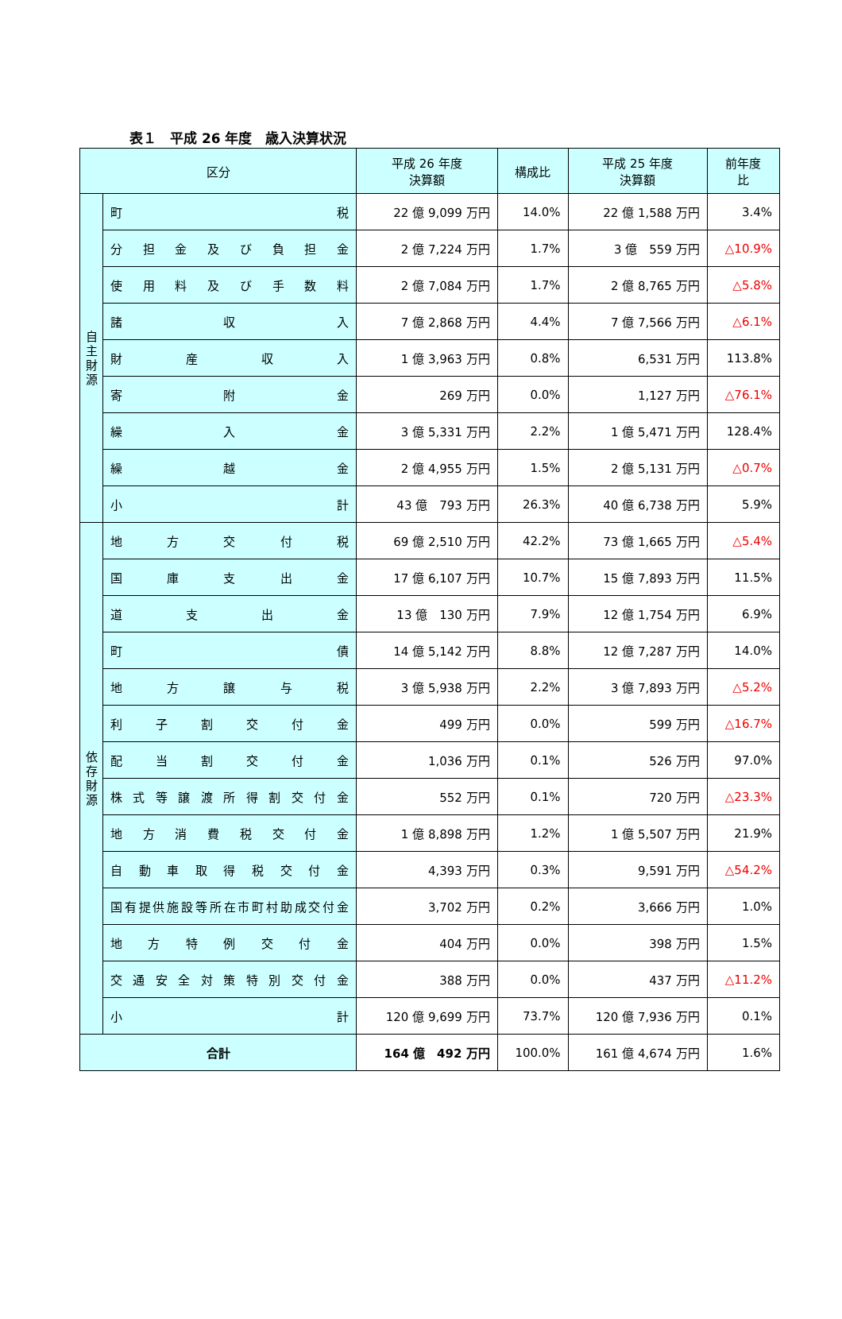表１　平成 26 年度　歳入決算状況
| 区分 | | 平成 26 年度 決算額 | 構成比 | 平成 25 年度 決算額 | 前年度 比 |
| --- | --- | --- | --- | --- | --- |
| 自 主 財 源 | 町 税 | 22 億 9,099 万円 | 14.0% | 22 億 1,588 万円 | 3.4% |
| | 分 担 金 及 び 負 担 金 | 2 億 7,224 万円 | 1.7% | 3 億 559 万円 | △10.9% |
| | 使 用 料 及 び 手 数 料 | 2 億 7,084 万円 | 1.7% | 2 億 8,765 万円 | △5.8% |
| | 諸 収 入 | 7 億 2,868 万円 | 4.4% | 7 億 7,566 万円 | △6.1% |
| | 財 産 収 入 | 1 億 3,963 万円 | 0.8% | 6,531 万円 | 113.8% |
| | 寄 附 金 | 269 万円 | 0.0% | 1,127 万円 | △76.1% |
| | 繰 入 金 | 3 億 5,331 万円 | 2.2% | 1 億 5,471 万円 | 128.4% |
| | 繰 越 金 | 2 億 4,955 万円 | 1.5% | 2 億 5,131 万円 | △0.7% |
| | 小 計 | 43 億 793 万円 | 26.3% | 40 億 6,738 万円 | 5.9% |
| 依 存 財 源 | 地 方 交 付 税 | 69 億 2,510 万円 | 42.2% | 73 億 1,665 万円 | △5.4% |
| | 国 庫 支 出 金 | 17 億 6,107 万円 | 10.7% | 15 億 7,893 万円 | 11.5% |
| | 道 支 出 金 | 13 億 130 万円 | 7.9% | 12 億 1,754 万円 | 6.9% |
| | 町 債 | 14 億 5,142 万円 | 8.8% | 12 億 7,287 万円 | 14.0% |
| | 地 方 譲 与 税 | 3 億 5,938 万円 | 2.2% | 3 億 7,893 万円 | △5.2% |
| | 利 子 割 交 付 金 | 499 万円 | 0.0% | 599 万円 | △16.7% |
| | 配 当 割 交 付 金 | 1,036 万円 | 0.1% | 526 万円 | 97.0% |
| | 株 式 等 譲 渡 所 得 割 交 付 金 | 552 万円 | 0.1% | 720 万円 | △23.3% |
| | 地 方 消 費 税 交 付 金 | 1 億 8,898 万円 | 1.2% | 1 億 5,507 万円 | 21.9% |
| | 自 動 車 取 得 税 交 付 金 | 4,393 万円 | 0.3% | 9,591 万円 | △54.2% |
| | 国有提供施設等所在市町村助成交付金 | 3,702 万円 | 0.2% | 3,666 万円 | 1.0% |
| | 地 方 特 例 交 付 金 | 404 万円 | 0.0% | 398 万円 | 1.5% |
| | 交 通 安 全 対 策 特 別 交 付 金 | 388 万円 | 0.0% | 437 万円 | △11.2% |
| | 小 計 | 120 億 9,699 万円 | 73.7% | 120 億 7,936 万円 | 0.1% |
| 合計 | | 164 億 492 万円 | 100.0% | 161 億 4,674 万円 | 1.6% |